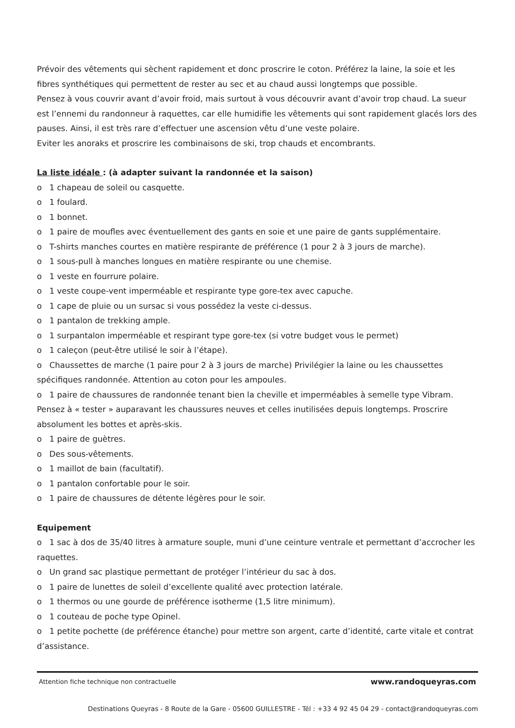Prévoir des vêtements qui sèchent rapidement et donc proscrire le coton. Préférez la laine, la soie et les fibres synthétiques qui permettent de rester au sec et au chaud aussi longtemps que possible.
Pensez à vous couvrir avant d’avoir froid, mais surtout à vous découvrir avant d’avoir trop chaud. La sueur est l’ennemi du randonneur à raquettes, car elle humidifie les vêtements qui sont rapidement glacés lors des pauses. Ainsi, il est très rare d’effectuer une ascension vêtu d’une veste polaire.
Eviter les anoraks et proscrire les combinaisons de ski, trop chauds et encombrants.
La liste idéale : (à adapter suivant la randonnée et la saison)
o 1 chapeau de soleil ou casquette.
o 1 foulard.
o 1 bonnet.
o 1 paire de moufles avec éventuellement des gants en soie et une paire de gants supplémentaire.
o T-shirts manches courtes en matière respirante de préférence (1 pour 2 à 3 jours de marche).
o 1 sous-pull à manches longues en matière respirante ou une chemise.
o 1 veste en fourrure polaire.
o 1 veste coupe-vent imperméable et respirante type gore-tex avec capuche.
o 1 cape de pluie ou un sursac si vous possédez la veste ci-dessus.
o 1 pantalon de trekking ample.
o 1 surpantalon imperméable et respirant type gore-tex (si votre budget vous le permet)
o 1 caleçon (peut-être utilisé le soir à l’étape).
o Chaussettes de marche (1 paire pour 2 à 3 jours de marche) Privilégier la laine ou les chaussettes spécifiques randonnée. Attention au coton pour les ampoules.
o 1 paire de chaussures de randonnée tenant bien la cheville et imperméables à semelle type Vibram. Pensez à « tester » auparavant les chaussures neuves et celles inutilisées depuis longtemps. Proscrire absolument les bottes et après-skis.
o 1 paire de guètres.
o Des sous-vêtements.
o 1 maillot de bain (facultatif).
o 1 pantalon confortable pour le soir.
o 1 paire de chaussures de détente légères pour le soir.
Equipement
o 1 sac à dos de 35/40 litres à armature souple, muni d’une ceinture ventrale et permettant d’accrocher les raquettes.
o Un grand sac plastique permettant de protéger l’intérieur du sac à dos.
o 1 paire de lunettes de soleil d’excellente qualité avec protection latérale.
o 1 thermos ou une gourde de préférence isotherme (1,5 litre minimum).
o 1 couteau de poche type Opinel.
o 1 petite pochette (de préférence étanche) pour mettre son argent, carte d’identité, carte vitale et contrat d’assistance.
Attention fiche technique non contractuelle www.randoqueyras.com
Destinations Queyras - 8 Route de la Gare - 05600 GUILLESTRE - Tél : +33 4 92 45 04 29 - contact@randoqueyras.com